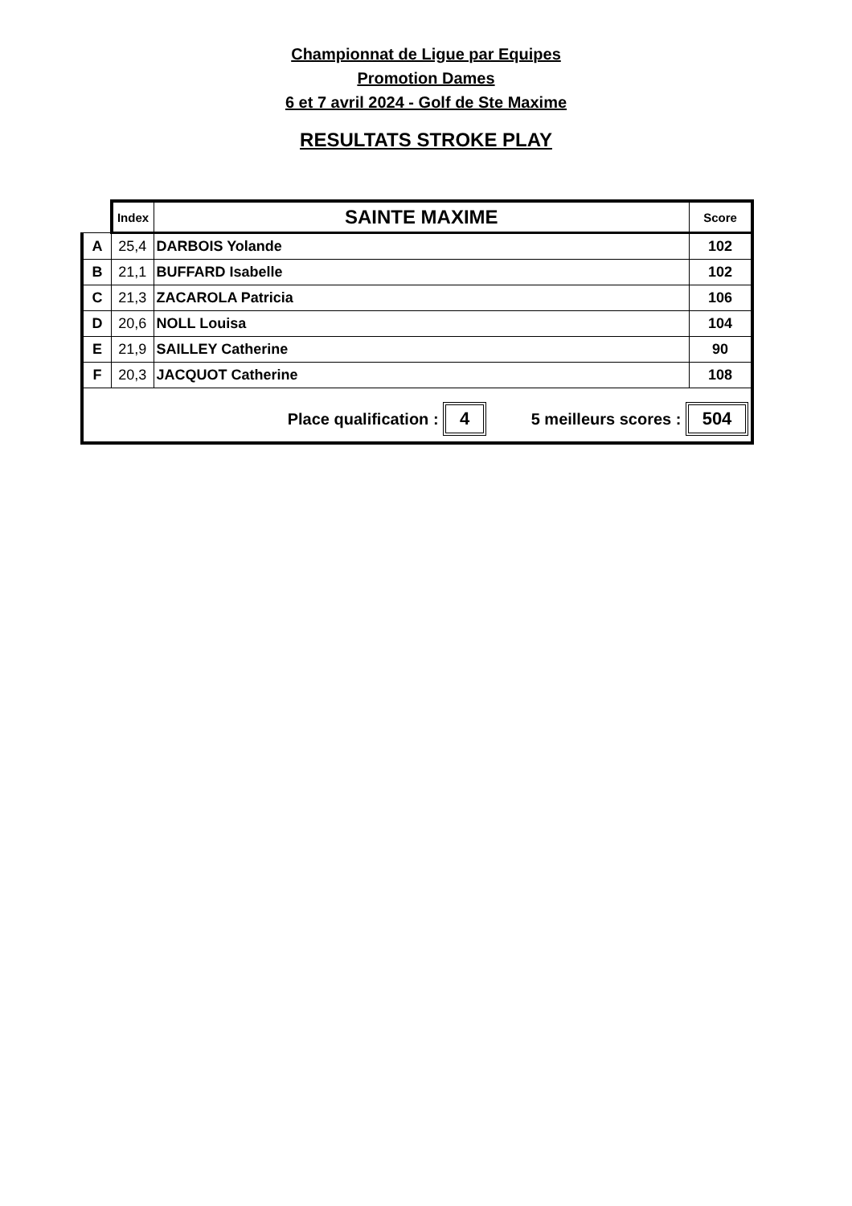Championnat de Ligue par Equipes
Promotion Dames
6 et 7 avril 2024 - Golf de Ste Maxime
RESULTATS STROKE PLAY
| | Index | SAINTE MAXIME | Score |
| --- | --- | --- | --- |
| A | 25,4 | DARBOIS Yolande | 102 |
| B | 21,1 | BUFFARD Isabelle | 102 |
| C | 21,3 | ZACAROLA Patricia | 106 |
| D | 20,6 | NOLL Louisa | 104 |
| E | 21,9 | SAILLEY Catherine | 90 |
| F | 20,3 | JACQUOT Catherine | 108 |
| Place qualification : 4 5 meilleurs scores : 504 | | | |